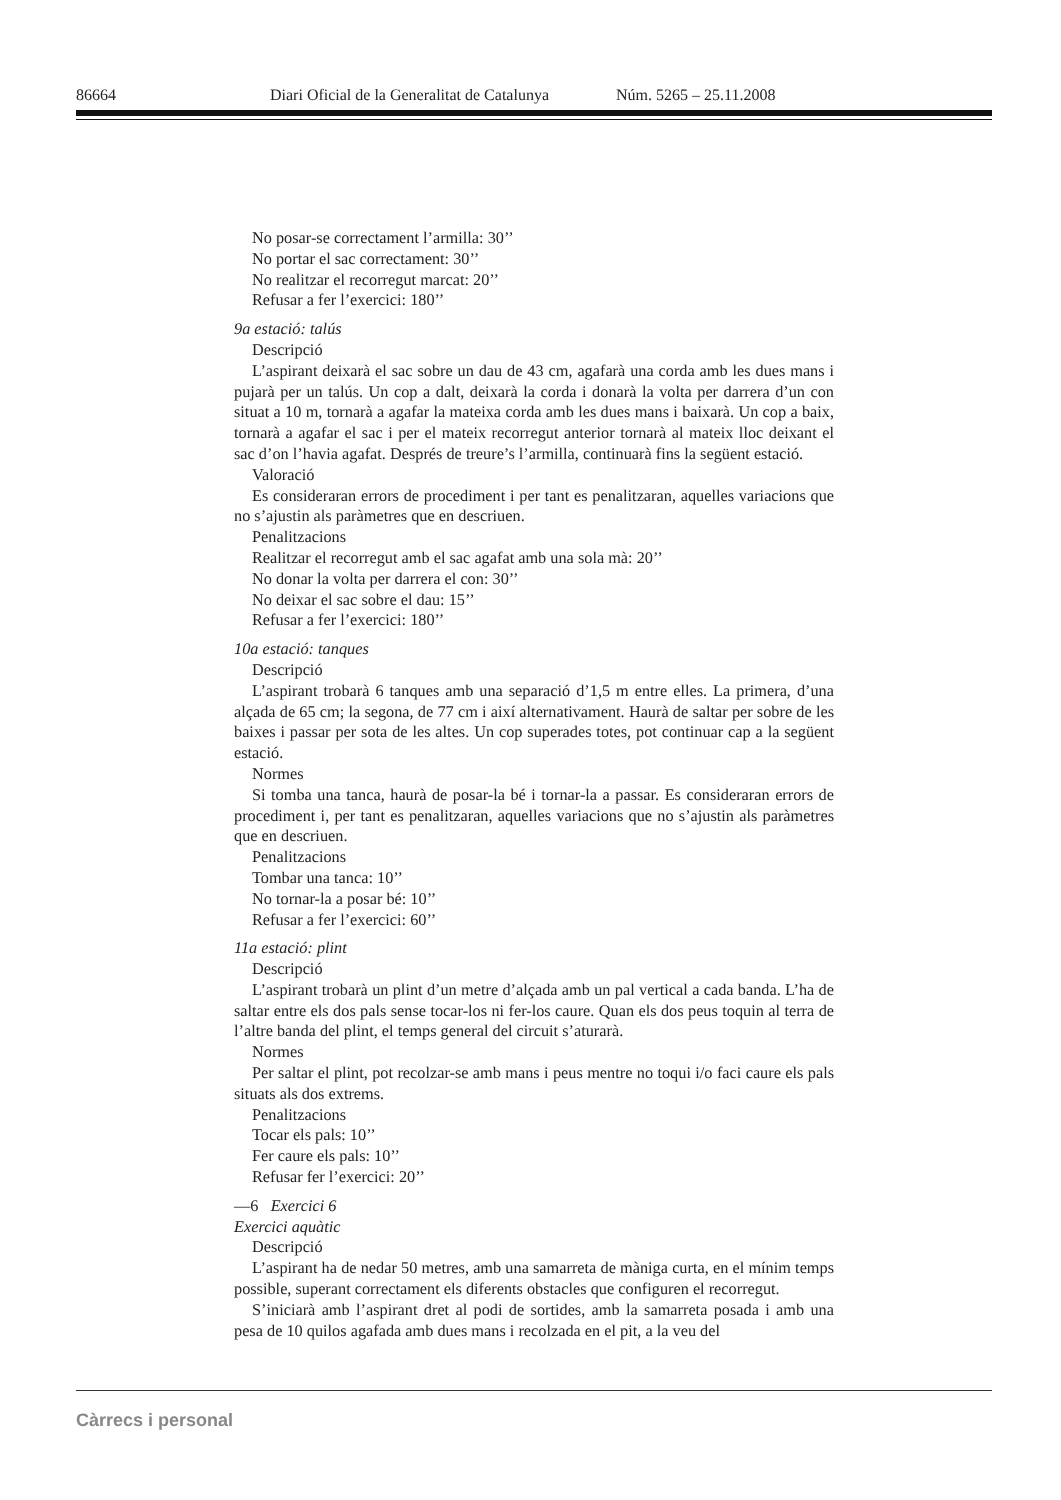86664 Diari Oficial de la Generalitat de Catalunya Núm. 5265 – 25.11.2008
No posar-se correctament l’armilla: 30’’
No portar el sac correctament: 30’’
No realitzar el recorregut marcat: 20’’
Refusar a fer l’exercici: 180’’
9a estació: talús
Descripció
L’aspirant deixarà el sac sobre un dau de 43 cm, agafarà una corda amb les dues mans i pujarà per un talús. Un cop a dalt, deixarà la corda i donarà la volta per darrera d’un con situat a 10 m, tornarà a agafar la mateixa corda amb les dues mans i baixarà. Un cop a baix, tornarà a agafar el sac i per el mateix recorregut anterior tornarà al mateix lloc deixant el sac d’on l’havia agafat. Després de treure’s l’armilla, continuarà fins la següent estació.
Valoració
Es consideraran errors de procediment i per tant es penalitzaran, aquelles variacions que no s’ajustin als paràmetres que en descriuen.
Penalitzacions
Realitzar el recorregut amb el sac agafat amb una sola mà: 20’’
No donar la volta per darrera el con: 30’’
No deixar el sac sobre el dau: 15’’
Refusar a fer l’exercici: 180’’
10a estació: tanques
Descripció
L’aspirant trobarà 6 tanques amb una separació d’1,5 m entre elles. La primera, d’una alçada de 65 cm; la segona, de 77 cm i així alternativament. Haurà de saltar per sobre de les baixes i passar per sota de les altes. Un cop superades totes, pot continuar cap a la següent estació.
Normes
Si tomba una tanca, haurà de posar-la bé i tornar-la a passar. Es consideraran errors de procediment i, per tant es penalitzaran, aquelles variacions que no s’ajustin als paràmetres que en descriuen.
Penalitzacions
Tombar una tanca: 10’’
No tornar-la a posar bé: 10’’
Refusar a fer l’exercici: 60’’
11a estació: plint
Descripció
L’aspirant trobarà un plint d’un metre d’alçada amb un pal vertical a cada banda. L’ha de saltar entre els dos pals sense tocar-los ni fer-los caure. Quan els dos peus toquin al terra de l’altre banda del plint, el temps general del circuit s’aturarà.
Normes
Per saltar el plint, pot recolzar-se amb mans i peus mentre no toqui i/o faci caure els pals situats als dos extrems.
Penalitzacions
Tocar els pals: 10’’
Fer caure els pals: 10’’
Refusar fer l’exercici: 20’’
—6 Exercici 6
Exercici aquàtic
Descripció
L’aspirant ha de nedar 50 metres, amb una samarreta de màniga curta, en el mínim temps possible, superant correctament els diferents obstacles que configuren el recorregut.
S’iniciarà amb l’aspirant dret al podi de sortides, amb la samarreta posada i amb una pesa de 10 quilos agafada amb dues mans i recolzada en el pit, a la veu del
Càrrecs i personal